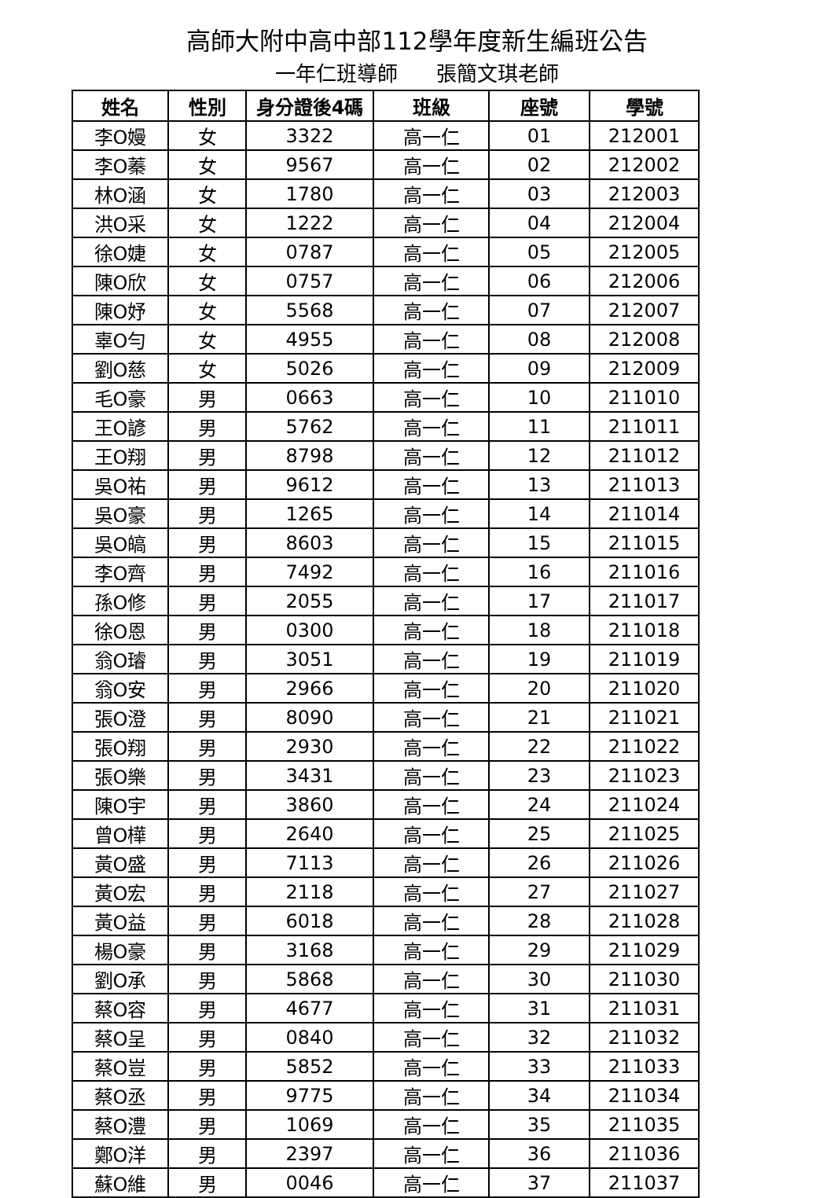高師大附中高中部112學年度新生編班公告
一年仁班導師 張簡文琪老師
| 姓名 | 性別 | 身分證後4碼 | 班級 | 座號 | 學號 |
| --- | --- | --- | --- | --- | --- |
| 李O嫚 | 女 | 3322 | 高一仁 | 01 | 212001 |
| 李O蓁 | 女 | 9567 | 高一仁 | 02 | 212002 |
| 林O涵 | 女 | 1780 | 高一仁 | 03 | 212003 |
| 洪O采 | 女 | 1222 | 高一仁 | 04 | 212004 |
| 徐O婕 | 女 | 0787 | 高一仁 | 05 | 212005 |
| 陳O欣 | 女 | 0757 | 高一仁 | 06 | 212006 |
| 陳O妤 | 女 | 5568 | 高一仁 | 07 | 212007 |
| 辜O勻 | 女 | 4955 | 高一仁 | 08 | 212008 |
| 劉O慈 | 女 | 5026 | 高一仁 | 09 | 212009 |
| 毛O豪 | 男 | 0663 | 高一仁 | 10 | 211010 |
| 王O諺 | 男 | 5762 | 高一仁 | 11 | 211011 |
| 王O翔 | 男 | 8798 | 高一仁 | 12 | 211012 |
| 吳O祐 | 男 | 9612 | 高一仁 | 13 | 211013 |
| 吳O豪 | 男 | 1265 | 高一仁 | 14 | 211014 |
| 吳O皜 | 男 | 8603 | 高一仁 | 15 | 211015 |
| 李O齊 | 男 | 7492 | 高一仁 | 16 | 211016 |
| 孫O修 | 男 | 2055 | 高一仁 | 17 | 211017 |
| 徐O恩 | 男 | 0300 | 高一仁 | 18 | 211018 |
| 翁O璿 | 男 | 3051 | 高一仁 | 19 | 211019 |
| 翁O安 | 男 | 2966 | 高一仁 | 20 | 211020 |
| 張O澄 | 男 | 8090 | 高一仁 | 21 | 211021 |
| 張O翔 | 男 | 2930 | 高一仁 | 22 | 211022 |
| 張O樂 | 男 | 3431 | 高一仁 | 23 | 211023 |
| 陳O宇 | 男 | 3860 | 高一仁 | 24 | 211024 |
| 曾O樺 | 男 | 2640 | 高一仁 | 25 | 211025 |
| 黃O盛 | 男 | 7113 | 高一仁 | 26 | 211026 |
| 黃O宏 | 男 | 2118 | 高一仁 | 27 | 211027 |
| 黃O益 | 男 | 6018 | 高一仁 | 28 | 211028 |
| 楊O豪 | 男 | 3168 | 高一仁 | 29 | 211029 |
| 劉O承 | 男 | 5868 | 高一仁 | 30 | 211030 |
| 蔡O容 | 男 | 4677 | 高一仁 | 31 | 211031 |
| 蔡O呈 | 男 | 0840 | 高一仁 | 32 | 211032 |
| 蔡O豈 | 男 | 5852 | 高一仁 | 33 | 211033 |
| 蔡O丞 | 男 | 9775 | 高一仁 | 34 | 211034 |
| 蔡O澧 | 男 | 1069 | 高一仁 | 35 | 211035 |
| 鄭O洋 | 男 | 2397 | 高一仁 | 36 | 211036 |
| 蘇O維 | 男 | 0046 | 高一仁 | 37 | 211037 |